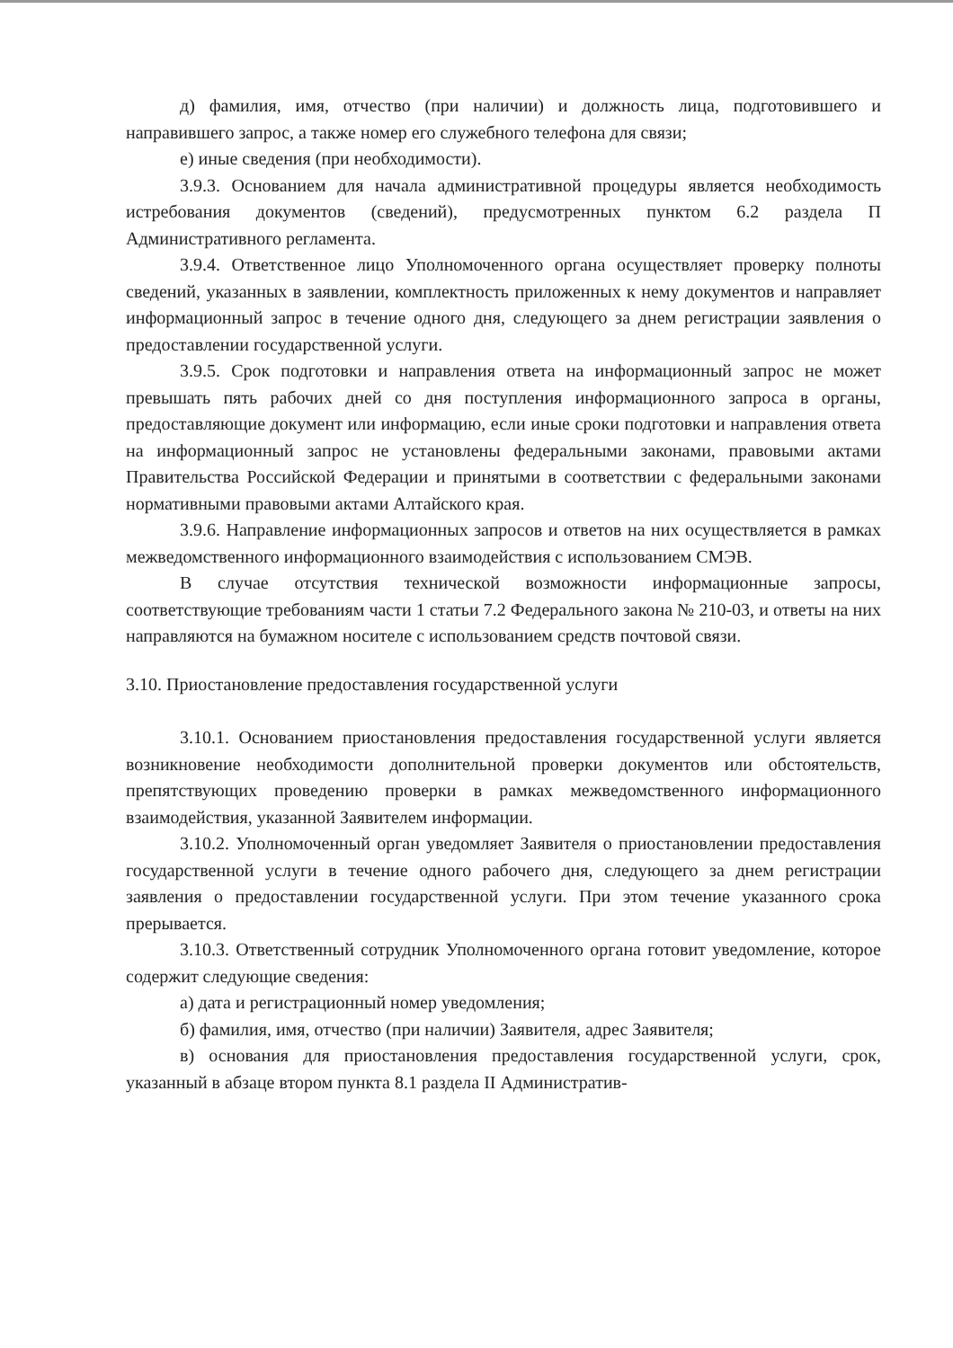д) фамилия, имя, отчество (при наличии) и должность лица, подготовившего и направившего запрос, а также номер его служебного телефона для связи;
е) иные сведения (при необходимости).
3.9.3. Основанием для начала административной процедуры является необходимость истребования документов (сведений), предусмотренных пунктом 6.2 раздела П Административного регламента.
3.9.4. Ответственное лицо Уполномоченного органа осуществляет проверку полноты сведений, указанных в заявлении, комплектность приложенных к нему документов и направляет информационный запрос в течение одного дня, следующего за днем регистрации заявления о предоставлении государственной услуги.
3.9.5. Срок подготовки и направления ответа на информационный запрос не может превышать пять рабочих дней со дня поступления информационного запроса в органы, предоставляющие документ или информацию, если иные сроки подготовки и направления ответа на информационный запрос не установлены федеральными законами, правовыми актами Правительства Российской Федерации и принятыми в соответствии с федеральными законами нормативными правовыми актами Алтайского края.
3.9.6. Направление информационных запросов и ответов на них осуществляется в рамках межведомственного информационного взаимодействия с использованием СМЭВ.
В случае отсутствия технической возможности информационные запросы, соответствующие требованиям части 1 статьи 7.2 Федерального закона № 210-03, и ответы на них направляются на бумажном носителе с использованием средств почтовой связи.
3.10. Приостановление предоставления государственной услуги
3.10.1. Основанием приостановления предоставления государственной услуги является возникновение необходимости дополнительной проверки документов или обстоятельств, препятствующих проведению проверки в рамках межведомственного информационного взаимодействия, указанной Заявителем информации.
3.10.2. Уполномоченный орган уведомляет Заявителя о приостановлении предоставления государственной услуги в течение одного рабочего дня, следующего за днем регистрации заявления о предоставлении государственной услуги. При этом течение указанного срока прерывается.
3.10.3. Ответственный сотрудник Уполномоченного органа готовит уведомление, которое содержит следующие сведения:
а) дата и регистрационный номер уведомления;
б) фамилия, имя, отчество (при наличии) Заявителя, адрес Заявителя;
в) основания для приостановления предоставления государственной услуги, срок, указанный в абзаце втором пункта 8.1 раздела II Административ-